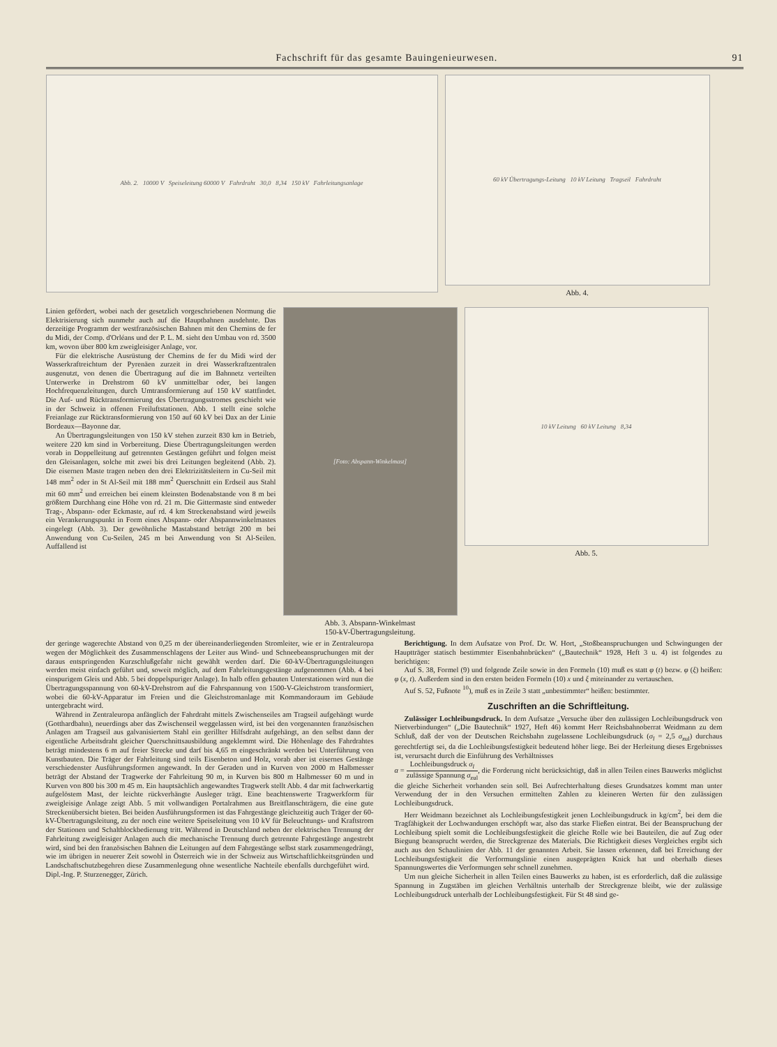Fachschrift für das gesamte Bauingenieurwesen. 91
Abb. 2. 10000 V Speiseleitung 60000 V Fahrdraht 30,0 8,34 150 kV Fahrleitungsanlage
60 kV Übertragungs-Leitung 10 kV Leitung Tragseil Fahrdraht
Abb. 4.
Linien gefördert, wobei nach der gesetzlich vorgeschriebenen Normung die Elektrisierung sich nunmehr auch auf die Hauptbahnen ausdehnte. Das derzeitige Programm der westfranzösischen Bahnen mit den Chemins de fer du Midi, der Comp. d'Orléans und der P. L. M. sieht den Umbau von rd. 3500 km, wovon über 800 km zweigleisiger Anlage, vor.
Für die elektrische Ausrüstung der Chemins de fer du Midi wird der Wasserkraftreichtum der Pyrenäen zurzeit in drei Wasserkraftzentralen ausgenutzt, von denen die Übertragung auf die im Bahnnetz verteilten Unterwerke in Drehstrom 60 kV unmittelbar oder, bei langen Hochfrequenzleitungen, durch Umtransformierung auf 150 kV stattfindet. Die Auf- und Rücktransformierung des Übertragungsstromes geschieht wie in der Schweiz in offenen Freiluftstationen. Abb. 1 stellt eine solche Freianlage zur Rücktransformierung von 150 auf 60 kV bei Dax an der Linie Bordeaux—Bayonne dar.
An Übertragungsleitungen von 150 kV stehen zurzeit 830 km in Betrieb, weitere 220 km sind in Vorbereitung. Diese Übertragungsleitungen werden vorab in Doppelleitung auf getrennten Gestängen geführt und folgen meist den Gleisanlagen, solche mit zwei bis drei Leitungen begleitend (Abb. 2). Die eisernen Maste tragen neben den drei Elektrizitätsleitern in Cu-Seil mit 148 mm<sup>2</sup> oder in St Al-Seil mit 188 mm<sup>2</sup> Querschnitt ein Erdseil aus Stahl mit 60 mm<sup>2</sup> und erreichen bei einem kleinsten Bodenabstande von 8 m bei größtem Durchhang eine Höhe von rd. 21 m. Die Gittermaste sind entweder Trag-, Abspann- oder Eckmaste, auf rd. 4 km Streckenabstand wird jeweils ein Verankerungspunkt in Form eines Abspann- oder Abspannwinkelmastes eingelegt (Abb. 3). Der gewöhnliche Mastabstand beträgt 200 m bei Anwendung von Cu-Seilen, 245 m bei Anwendung von St Al-Seilen. Auffallend ist
[Foto: Abspann-Winkelmast]
Abb. 3. Abspann-Winkelmast
150-kV-Übertragungsleitung.
10 kV Leitung 60 kV Leitung 8,34
Abb. 5.
der geringe wagerechte Abstand von 0,25 m der übereinanderliegenden Stromleiter, wie er in Zentraleuropa wegen der Möglichkeit des Zusammenschlagens der Leiter aus Wind- und Schneebeanspruchungen mit der daraus entspringenden Kurzschlußgefahr nicht gewählt werden darf. Die 60-kV-Übertragungsleitungen werden meist einfach geführt und, soweit möglich, auf dem Fahrleitungsgestänge aufgenommen (Abb. 4 bei einspurigem Gleis und Abb. 5 bei doppelspuriger Anlage). In halb offen gebauten Unterstationen wird nun die Übertragungsspannung von 60-kV-Drehstrom auf die Fahrspannung von 1500-V-Gleichstrom transformiert, wobei die 60-kV-Apparatur im Freien und die Gleichstromanlage mit Kommandoraum im Gebäude untergebracht wird.
Während in Zentraleuropa anfänglich der Fahrdraht mittels Zwischenseiles am Tragseil aufgehängt wurde (Gotthardbahn), neuerdings aber das Zwischenseil weggelassen wird, ist bei den vorgenannten französischen Anlagen am Tragseil aus galvanisiertem Stahl ein gerillter Hilfsdraht aufgehängt, an den selbst dann der eigentliche Arbeitsdraht gleicher Querschnittsausbildung angeklemmt wird. Die Höhenlage des Fahrdrahtes beträgt mindestens 6 m auf freier Strecke und darf bis 4,65 m eingeschränkt werden bei Unterführung von Kunstbauten. Die Träger der Fahrleitung sind teils Eisenbeton und Holz, vorab aber ist eisernes Gestänge verschiedenster Ausführungsformen angewandt. In der Geraden und in Kurven von 2000 m Halbmesser beträgt der Abstand der Tragwerke der Fahrleitung 90 m, in Kurven bis 800 m Halbmesser 60 m und in Kurven von 800 bis 300 m 45 m. Ein hauptsächlich angewandtes Tragwerk stellt Abb. 4 dar mit fachwerkartig aufgelöstem Mast, der leichte rückverhängte Ausleger trägt. Eine beachtenswerte Tragwerkform für zweigleisige Anlage zeigt Abb. 5 mit vollwandigen Portalrahmen aus Breitflanschträgern, die eine gute Streckenübersicht bieten. Bei beiden Ausführungsformen ist das Fahrgestänge gleichzeitig auch Träger der 60-kV-Übertragungsleitung, zu der noch eine weitere Speiseleitung von 10 kV für Beleuchtungs- und Kraftstrom der Stationen und Schaltblockbedienung tritt. Während in Deutschland neben der elektrischen Trennung der Fahrleitung zweigleisiger Anlagen auch die mechanische Trennung durch getrennte Fahrgestänge angestrebt wird, sind bei den französischen Bahnen die Leitungen auf dem Fahrgestänge selbst stark zusammengedrängt, wie im übrigen in neuerer Zeit sowohl in Österreich wie in der Schweiz aus Wirtschaftlichkeitsgründen und Landschaftschutzbegehren diese Zusammenlegung ohne wesentliche Nachteile ebenfalls durchgeführt wird. Dipl.-Ing. P. Sturzenegger, Zürich.
Berichtigung. In dem Aufsatze von Prof. Dr. W. Hort, „Stoßbeanspruchungen und Schwingungen der Hauptträger statisch bestimmter Eisenbahnbrücken“ („Bautechnik“ 1928, Heft 3 u. 4) ist folgendes zu berichtigen:
Auf S. 38, Formel (9) und folgende Zeile sowie in den Formeln (10) muß es statt φ (t) bezw. φ (ξ) heißen: φ (x, t). Außerdem sind in den ersten beiden Formeln (10) x und ξ miteinander zu vertauschen.
Auf S. 52, Fußnote <sup>10</sup>), muß es in Zeile 3 statt „unbestimmter“ heißen: bestimmter.
Zuschriften an die Schriftleitung.
Zulässiger Lochleibungsdruck. In dem Aufsatze „Versuche über den zulässigen Lochleibungsdruck von Nietverbindungen“ („Die Bautechnik“ 1927, Heft 46) kommt Herr Reichsbahnoberrat Weidmann zu dem Schluß, daß der von der Deutschen Reichsbahn zugelassene Lochleibungsdruck (σ<sub>l</sub> = 2,5 σ<sub>zul</sub>) durchaus gerechtfertigt sei, da die Lochleibungsfestigkeit bedeutend höher liege. Bei der Herleitung dieses Ergebnisses ist, verursacht durch die Einführung des Verhältnisses
α = Lochleibungsdruck σ<sub>l</sub> zulässige Spannung σ<sub>zul</sub>, die Forderung nicht berücksichtigt, daß in allen Teilen eines Bauwerks möglichst die gleiche Sicherheit vorhanden sein soll. Bei Aufrechterhaltung dieses Grundsatzes kommt man unter Verwendung der in den Versuchen ermittelten Zahlen zu kleineren Werten für den zulässigen Lochleibungsdruck.
Herr Weidmann bezeichnet als Lochleibungsfestigkeit jenen Lochleibungsdruck in kg/cm<sup>2</sup>, bei dem die Tragfähigkeit der Lochwandungen erschöpft war, also das starke Fließen eintrat. Bei der Beanspruchung der Lochleibung spielt somit die Lochleibungsfestigkeit die gleiche Rolle wie bei Bauteilen, die auf Zug oder Biegung beansprucht werden, die Streckgrenze des Materials. Die Richtigkeit dieses Vergleiches ergibt sich auch aus den Schaulinien der Abb. 11 der genannten Arbeit. Sie lassen erkennen, daß bei Erreichung der Lochleibungsfestigkeit die Verformungslinie einen ausgeprägten Knick hat und oberhalb dieses Spannungswertes die Verformungen sehr schnell zunehmen.
Um nun gleiche Sicherheit in allen Teilen eines Bauwerks zu haben, ist es erforderlich, daß die zulässige Spannung in Zugstäben im gleichen Verhältnis unterhalb der Streckgrenze bleibt, wie der zulässige Lochleibungsdruck unterhalb der Lochleibungsfestigkeit. Für St 48 sind ge-